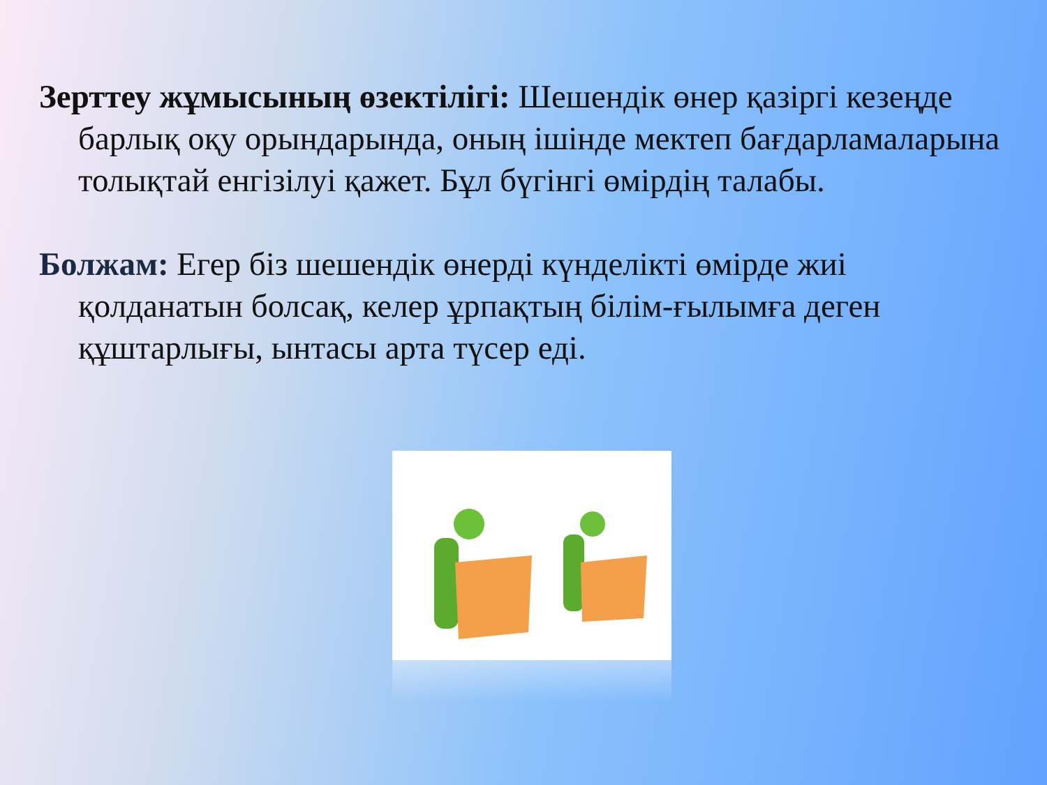Зерттеу жұмысының өзектілігі: Шешендік өнер қазіргі кезеңде барлық оқу орындарында, оның ішінде мектеп бағдарламаларына толықтай енгізілуі қажет. Бұл бүгінгі өмірдің талабы.
Болжам: Егер біз шешендік өнерді күнделікті өмірде жиі қолданатын болсақ, келер ұрпақтың білім-ғылымға деген құштарлығы, ынтасы арта түсер еді.